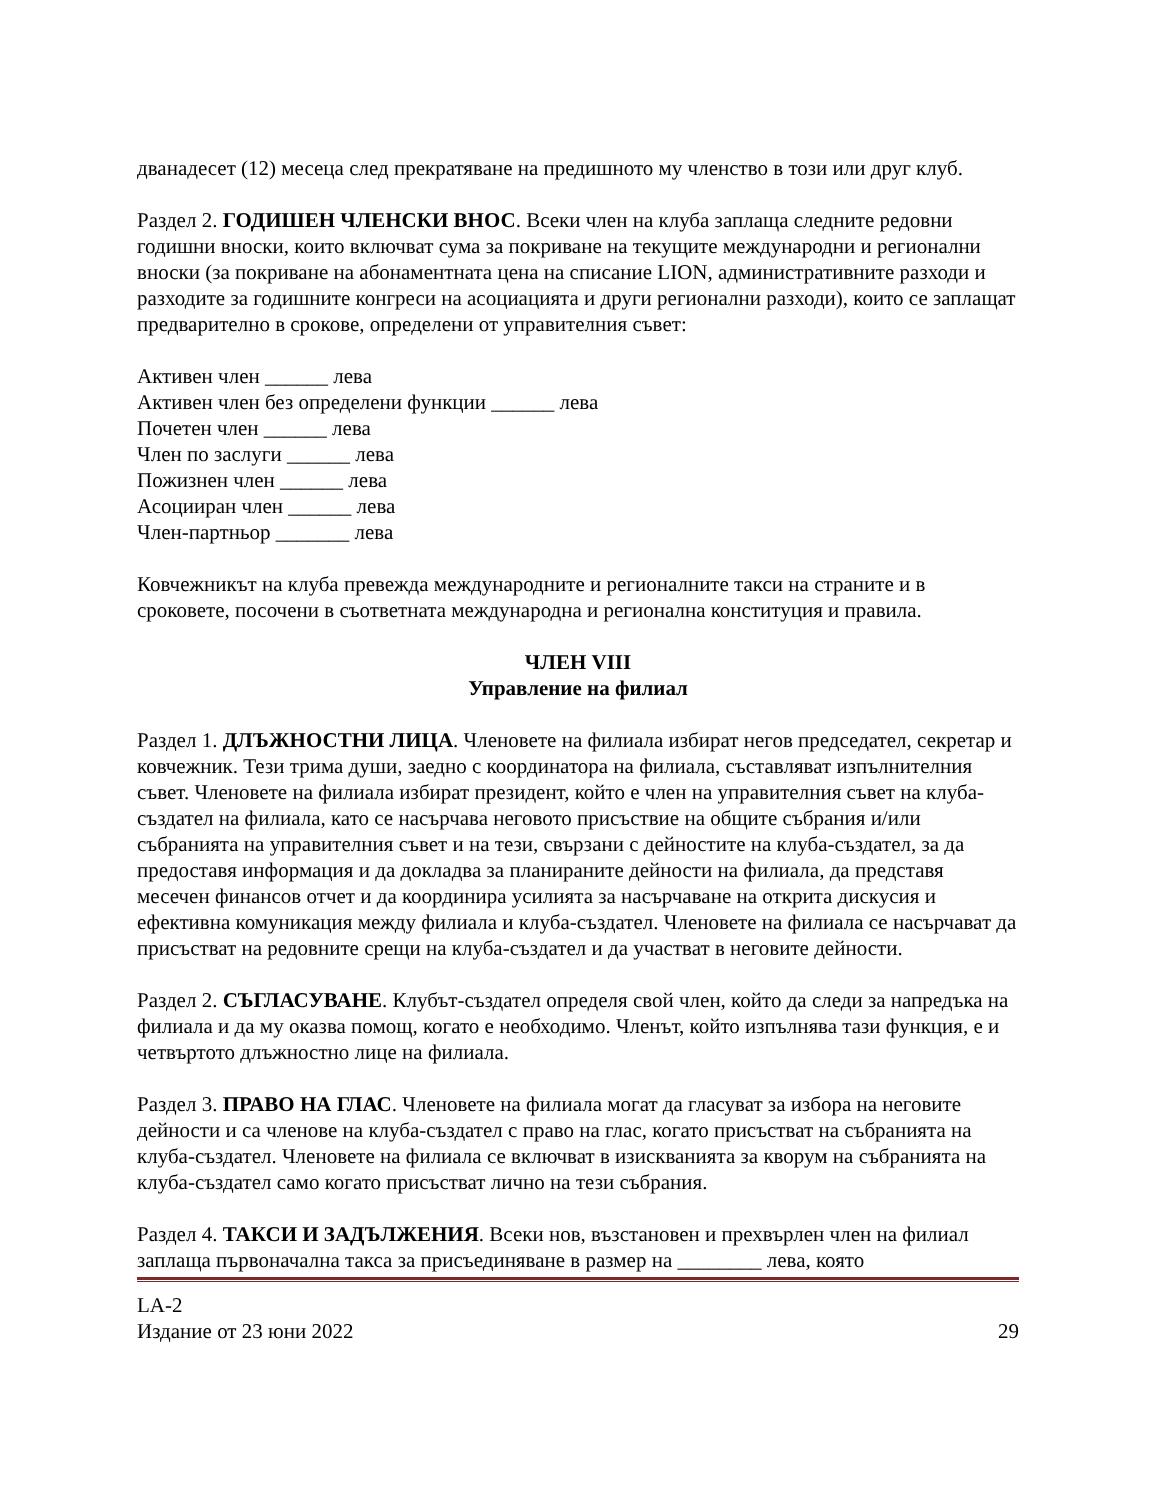дванадесет (12) месеца след прекратяване на предишното му членство в този или друг клуб.
Раздел 2. ГОДИШЕН ЧЛЕНСКИ ВНОС. Всеки член на клуба заплаща следните редовни годишни вноски, които включват сума за покриване на текущите международни и регионални вноски (за покриване на абонаментната цена на списание LION, административните разходи и разходите за годишните конгреси на асоциацията и други регионални разходи), които се заплащат предварително в срокове, определени от управителния съвет:
Активен член ______ лева
Активен член без определени функции ______ лева
Почетен член ______ лева
Член по заслуги ______ лева
Пожизнен член ______ лева
Асоцииран член ______ лева
Член-партньор _______ лева
Ковчежникът на клуба превежда международните и регионалните такси на страните и в сроковете, посочени в съответната международна и регионална конституция и правила.
ЧЛЕН VIII
Управление на филиал
Раздел 1. ДЛЪЖНОСТНИ ЛИЦА. Членовете на филиала избират негов председател, секретар и ковчежник. Тези трима души, заедно с координатора на филиала, съставляват изпълнителния съвет. Членовете на филиала избират президент, който е член на управителния съвет на клуба-създател на филиала, като се насърчава неговото присъствие на общите събрания и/или събранията на управителния съвет и на тези, свързани с дейностите на клуба-създател, за да предоставя информация и да докладва за планираните дейности на филиала, да представя месечен финансов отчет и да координира усилията за насърчаване на открита дискусия и ефективна комуникация между филиала и клуба-създател. Членовете на филиала се насърчават да присъстват на редовните срещи на клуба-създател и да участват в неговите дейности.
Раздел 2. СЪГЛАСУВАНЕ. Клубът-създател определя свой член, който да следи за напредъка на филиала и да му оказва помощ, когато е необходимо. Членът, който изпълнява тази функция, е и четвъртото длъжностно лице на филиала.
Раздел 3. ПРАВО НА ГЛАС. Членовете на филиала могат да гласуват за избора на неговите дейности и са членове на клуба-създател с право на глас, когато присъстват на събранията на клуба-създател. Членовете на филиала се включват в изискванията за кворум на събранията на клуба-създател само когато присъстват лично на тези събрания.
Раздел 4. ТАКСИ И ЗАДЪЛЖЕНИЯ. Всеки нов, възстановен и прехвърлен член на филиал заплаща първоначална такса за присъединяване в размер на ________ лева, която
LA-2
Издание от 23 юни 2022
29